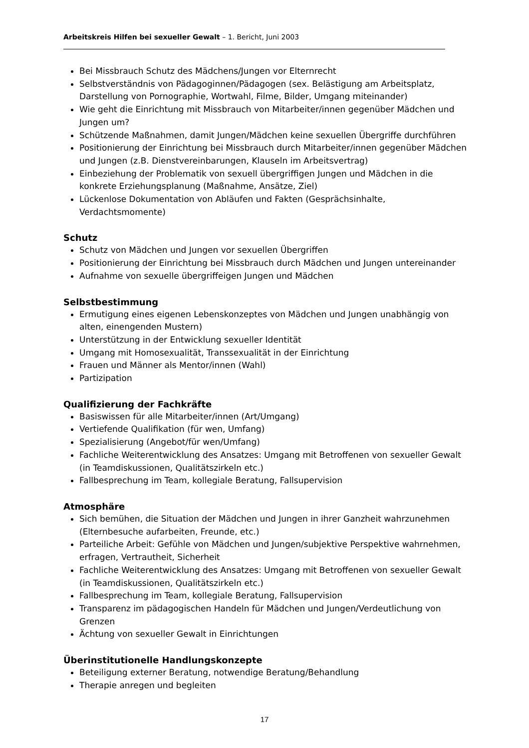Arbeitskreis Hilfen bei sexueller Gewalt – 1. Bericht, Juni 2003
Bei Missbrauch Schutz des Mädchens/Jungen vor Elternrecht
Selbstverständnis von Pädagoginnen/Pädagogen (sex. Belästigung am Arbeitsplatz, Darstellung von Pornographie, Wortwahl, Filme, Bilder, Umgang miteinander)
Wie geht die Einrichtung mit Missbrauch von Mitarbeiter/innen gegenüber Mädchen und Jungen um?
Schützende Maßnahmen, damit Jungen/Mädchen keine sexuellen Übergriffe durchführen
Positionierung der Einrichtung bei Missbrauch durch Mitarbeiter/innen gegenüber Mädchen und Jungen (z.B. Dienstvereinbarungen, Klauseln im Arbeitsvertrag)
Einbeziehung der Problematik von sexuell übergriffigen Jungen und Mädchen in die konkrete Erziehungsplanung (Maßnahme, Ansätze, Ziel)
Lückenlose Dokumentation von Abläufen und Fakten (Gesprächsinhalte, Verdachtsmomente)
Schutz
Schutz von Mädchen und Jungen vor sexuellen Übergriffen
Positionierung der Einrichtung bei Missbrauch durch Mädchen und Jungen untereinander
Aufnahme von sexuelle übergriffeigen Jungen und Mädchen
Selbstbestimmung
Ermutigung eines eigenen Lebenskonzeptes von Mädchen und Jungen unabhängig von alten, einengenden Mustern)
Unterstützung in der Entwicklung sexueller Identität
Umgang mit Homosexualität, Transsexualität in der Einrichtung
Frauen und Männer als Mentor/innen (Wahl)
Partizipation
Qualifizierung der Fachkräfte
Basiswissen für alle Mitarbeiter/innen (Art/Umgang)
Vertiefende Qualifikation (für wen, Umfang)
Spezialisierung (Angebot/für wen/Umfang)
Fachliche Weiterentwicklung des Ansatzes: Umgang mit Betroffenen von sexueller Gewalt (in Teamdiskussionen, Qualitätszirkeln etc.)
Fallbesprechung im Team, kollegiale Beratung, Fallsupervision
Atmosphäre
Sich bemühen, die Situation der Mädchen und Jungen in ihrer Ganzheit wahrzunehmen (Elternbesuche aufarbeiten, Freunde, etc.)
Parteiliche Arbeit: Gefühle von Mädchen und Jungen/subjektive Perspektive wahrnehmen, erfragen, Vertrautheit, Sicherheit
Fachliche Weiterentwicklung des Ansatzes: Umgang mit Betroffenen von sexueller Gewalt (in Teamdiskussionen, Qualitätszirkeln etc.)
Fallbesprechung im Team, kollegiale Beratung, Fallsupervision
Transparenz im pädagogischen Handeln für Mädchen und Jungen/Verdeutlichung von Grenzen
Ächtung von sexueller Gewalt in Einrichtungen
Überinstitutionelle Handlungskonzepte
Beteiligung externer Beratung, notwendige Beratung/Behandlung
Therapie anregen und begleiten
17